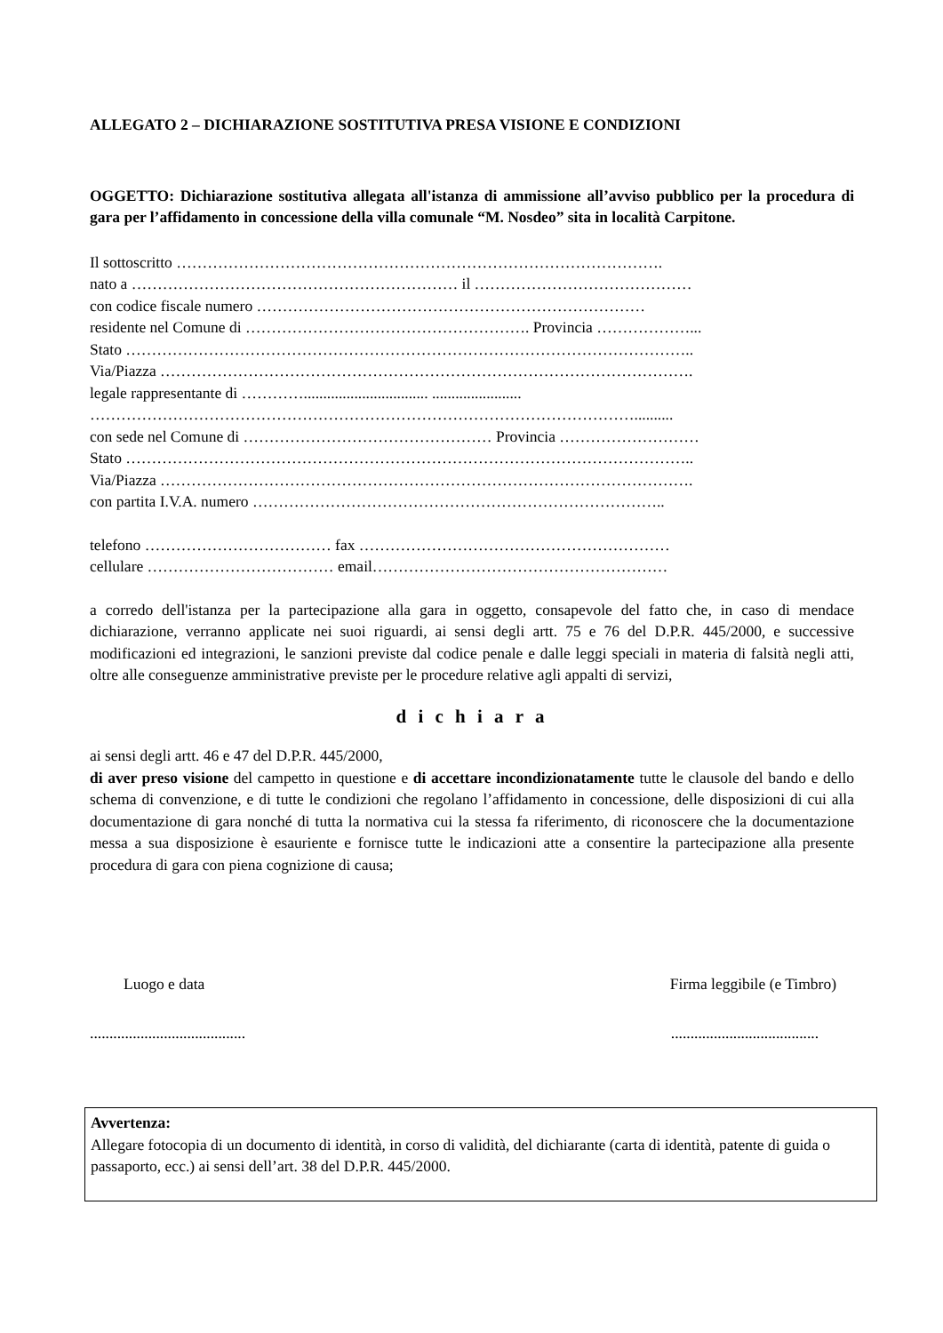ALLEGATO 2 – DICHIARAZIONE SOSTITUTIVA PRESA VISIONE E CONDIZIONI
OGGETTO: Dichiarazione sostitutiva allegata all'istanza di ammissione all’avviso pubblico per la procedura di gara per l’affidamento in concessione della villa comunale “M. Nosdeo” sita in località Carpitone.
Il sottoscritto ………………………………………………………………………………….
nato a ……………………………………………………… il ……………………………………
con codice fiscale numero …………………………………………………………………
residente nel Comune di ………………………………………………. Provincia ………………...
Stato ………………………………………………………………………………………………..
Via/Piazza ………………………………………………………………………………………….
legale rappresentante di …………................................ .......................
……………………………………………………………………………………………..........
con sede nel Comune di ………………………………………… Provincia ………………………
Stato ………………………………………………………………………………………………..
Via/Piazza ………………………………………………………………………………………….
con partita I.V.A. numero ……………………………………………………………………..
telefono ……………………………… fax ……………………………………………………
cellulare ……………………………… email…………………………………………………
a corredo dell'istanza per la partecipazione alla gara in oggetto, consapevole del fatto che, in caso di mendace dichiarazione, verranno applicate nei suoi riguardi, ai sensi degli artt. 75 e 76 del D.P.R. 445/2000, e successive modificazioni ed integrazioni, le sanzioni previste dal codice penale e dalle leggi speciali in materia di falsità negli atti, oltre alle conseguenze amministrative previste per le procedure relative agli appalti di servizi,
d i c h i a r a
ai sensi degli artt. 46 e 47 del D.P.R. 445/2000,
di aver preso visione del campetto in questione e di accettare incondizionatamente tutte le clausole del bando e dello schema di convenzione, e di tutte le condizioni che regolano l’affidamento in concessione, delle disposizioni di cui alla documentazione di gara nonché di tutta la normativa cui la stessa fa riferimento, di riconoscere che la documentazione messa a sua disposizione è esauriente e fornisce tutte le indicazioni atte a consentire la partecipazione alla presente procedura di gara con piena cognizione di causa;
Luogo e data Firma leggibile (e Timbro)
........................................
......................................
Avvertenza:
Allegare fotocopia di un documento di identità, in corso di validità, del dichiarante (carta di identità, patente di guida o passaporto, ecc.) ai sensi dell’art. 38 del D.P.R. 445/2000.